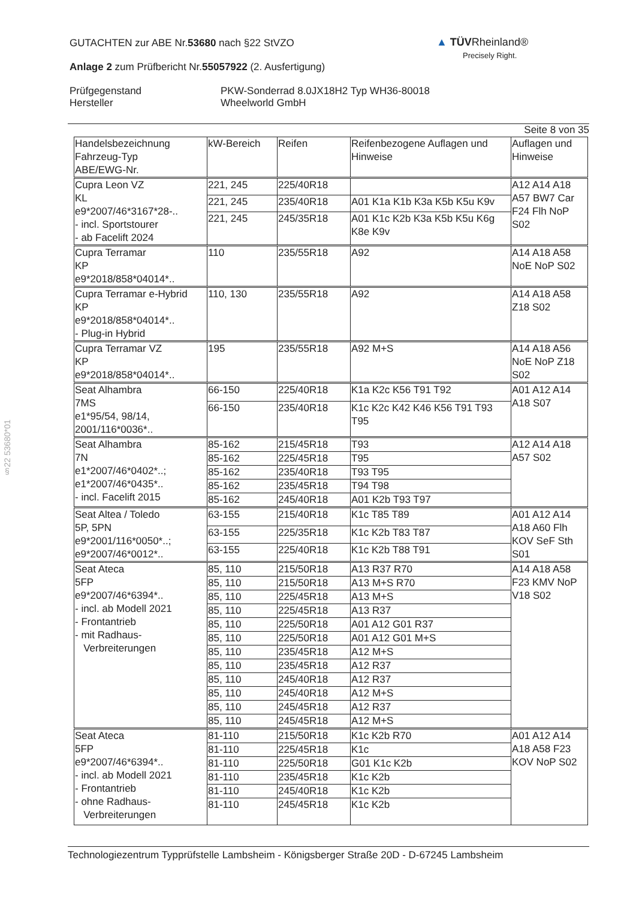GUTACHTEN zur ABE Nr.53680 nach §22 StVZO
Anlage 2 zum Prüfbericht Nr.55057922 (2. Ausfertigung)
Prüfgegenstand
Hersteller
PKW-Sonderrad 8.0JX18H2 Typ WH36-80018
Wheelworld GmbH
▲ TÜVRheinland®
Precisely Right.
§22 53680*01
Seite 8 von 35
| Handelsbezeichnung Fahrzeug-Typ ABE/EWG-Nr. | kW-Bereich | Reifen | Reifenbezogene Auflagen und Hinweise | Auflagen und Hinweise |
| Cupra Leon VZ KL e9*2007/46*3167*28-.. - incl. Sportstourer - ab Facelift 2024 | 221, 245 | 225/40R18 | | A12 A14 A18 A57 BW7 Car F24 Flh NoP S02 |
| | 221, 245 | 235/40R18 | A01 K1a K1b K3a K5b K5u K9v | |
| | 221, 245 | 245/35R18 | A01 K1c K2b K3a K5b K5u K6g K8e K9v | |
| Cupra Terramar KP e9*2018/858*04014*.. | 110 | 235/55R18 | A92 | A14 A18 A58 NoE NoP S02 |
| Cupra Terramar e-Hybrid KP e9*2018/858*04014*.. - Plug-in Hybrid | 110, 130 | 235/55R18 | A92 | A14 A18 A58 Z18 S02 |
| Cupra Terramar VZ KP e9*2018/858*04014*.. | 195 | 235/55R18 | A92 M+S | A14 A18 A56 NoE NoP Z18 S02 |
| Seat Alhambra 7MS e1*95/54, 98/14, 2001/116*0036*.. | 66-150 | 225/40R18 | K1a K2c K56 T91 T92 | A01 A12 A14 A18 S07 |
| | 66-150 | 235/40R18 | K1c K2c K42 K46 K56 T91 T93 T95 | |
| Seat Alhambra 7N e1*2007/46*0402*..; e1*2007/46*0435*.. - incl. Facelift 2015 | 85-162 | 215/45R18 | T93 | A12 A14 A18 A57 S02 |
| | 85-162 | 225/45R18 | T95 | |
| | 85-162 | 235/40R18 | T93 T95 | |
| | 85-162 | 235/45R18 | T94 T98 | |
| | 85-162 | 245/40R18 | A01 K2b T93 T97 | |
| Seat Altea / Toledo 5P, 5PN e9*2001/116*0050*..; e9*2007/46*0012*.. | 63-155 | 215/40R18 | K1c T85 T89 | A01 A12 A14 A18 A60 Flh KOV SeF Sth S01 |
| | 63-155 | 225/35R18 | K1c K2b T83 T87 | |
| | 63-155 | 225/40R18 | K1c K2b T88 T91 | |
| Seat Ateca 5FP e9*2007/46*6394*.. - incl. ab Modell 2021 - Frontantrieb - mit Radhaus- Verbreiterungen | 85, 110 | 215/50R18 | A13 R37 R70 | A14 A18 A58 F23 KMV NoP V18 S02 |
| | 85, 110 | 215/50R18 | A13 M+S R70 | |
| | 85, 110 | 225/45R18 | A13 M+S | |
| | 85, 110 | 225/45R18 | A13 R37 | |
| | 85, 110 | 225/50R18 | A01 A12 G01 R37 | |
| | 85, 110 | 225/50R18 | A01 A12 G01 M+S | |
| | 85, 110 | 235/45R18 | A12 M+S | |
| | 85, 110 | 235/45R18 | A12 R37 | |
| | 85, 110 | 245/40R18 | A12 R37 | |
| | 85, 110 | 245/40R18 | A12 M+S | |
| | 85, 110 | 245/45R18 | A12 R37 | |
| | 85, 110 | 245/45R18 | A12 M+S | |
| Seat Ateca 5FP e9*2007/46*6394*.. - incl. ab Modell 2021 - Frontantrieb - ohne Radhaus- Verbreiterungen | 81-110 | 215/50R18 | K1c K2b R70 | A01 A12 A14 A18 A58 F23 KOV NoP S02 |
| | 81-110 | 225/45R18 | K1c | |
| | 81-110 | 225/50R18 | G01 K1c K2b | |
| | 81-110 | 235/45R18 | K1c K2b | |
| | 81-110 | 245/40R18 | K1c K2b | |
| | 81-110 | 245/45R18 | K1c K2b | |
Technologiezentrum Typprüfstelle Lambsheim - Königsberger Straße 20D - D-67245 Lambsheim